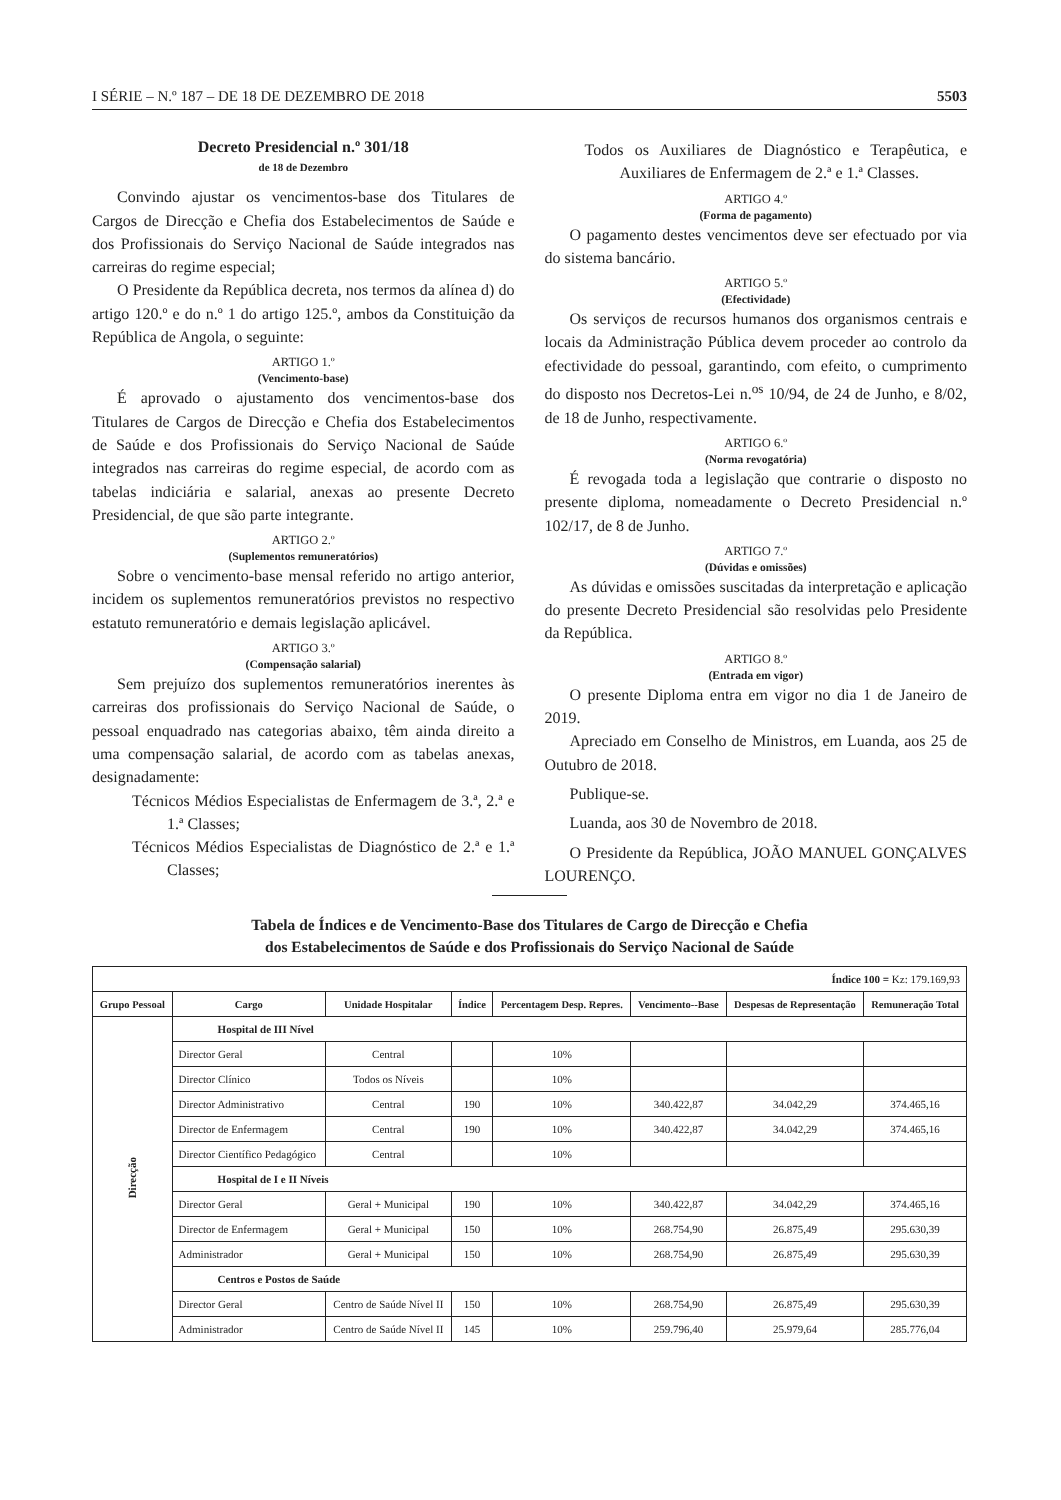I SÉRIE – N.º 187 – DE 18 DE DEZEMBRO DE 2018 5503
Decreto Presidencial n.º 301/18
de 18 de Dezembro
Convindo ajustar os vencimentos-base dos Titulares de Cargos de Direcção e Chefia dos Estabelecimentos de Saúde e dos Profissionais do Serviço Nacional de Saúde integrados nas carreiras do regime especial;
O Presidente da República decreta, nos termos da alínea d) do artigo 120.º e do n.º 1 do artigo 125.º, ambos da Constituição da República de Angola, o seguinte:
ARTIGO 1.º
(Vencimento-base)
É aprovado o ajustamento dos vencimentos-base dos Titulares de Cargos de Direcção e Chefia dos Estabelecimentos de Saúde e dos Profissionais do Serviço Nacional de Saúde integrados nas carreiras do regime especial, de acordo com as tabelas indiciária e salarial, anexas ao presente Decreto Presidencial, de que são parte integrante.
ARTIGO 2.º
(Suplementos remuneratórios)
Sobre o vencimento-base mensal referido no artigo anterior, incidem os suplementos remuneratórios previstos no respectivo estatuto remuneratório e demais legislação aplicável.
ARTIGO 3.º
(Compensação salarial)
Sem prejuízo dos suplementos remuneratórios inerentes às carreiras dos profissionais do Serviço Nacional de Saúde, o pessoal enquadrado nas categorias abaixo, têm ainda direito a uma compensação salarial, de acordo com as tabelas anexas, designadamente:
Técnicos Médios Especialistas de Enfermagem de 3.ª, 2.ª e 1.ª Classes;
Técnicos Médios Especialistas de Diagnóstico de 2.ª e 1.ª Classes;
Todos os Auxiliares de Diagnóstico e Terapêutica, e Auxiliares de Enfermagem de 2.ª e 1.ª Classes.
ARTIGO 4.º
(Forma de pagamento)
O pagamento destes vencimentos deve ser efectuado por via do sistema bancário.
ARTIGO 5.º
(Efectividade)
Os serviços de recursos humanos dos organismos centrais e locais da Administração Pública devem proceder ao controlo da efectividade do pessoal, garantindo, com efeito, o cumprimento do disposto nos Decretos-Lei n.<sup>os</sup> 10/94, de 24 de Junho, e 8/02, de 18 de Junho, respectivamente.
ARTIGO 6.º
(Norma revogatória)
É revogada toda a legislação que contrarie o disposto no presente diploma, nomeadamente o Decreto Presidencial n.º 102/17, de 8 de Junho.
ARTIGO 7.º
(Dúvidas e omissões)
As dúvidas e omissões suscitadas da interpretação e aplicação do presente Decreto Presidencial são resolvidas pelo Presidente da República.
ARTIGO 8.º
(Entrada em vigor)
O presente Diploma entra em vigor no dia 1 de Janeiro de 2019.
Apreciado em Conselho de Ministros, em Luanda, aos 25 de Outubro de 2018.
Publique-se.
Luanda, aos 30 de Novembro de 2018.
O Presidente da República, JOÃO MANUEL GONÇALVES LOURENÇO.
Tabela de Índices e de Vencimento-Base dos Titulares de Cargo de Direcção e Chefia
dos Estabelecimentos de Saúde e dos Profissionais do Serviço Nacional de Saúde
| Índice 100 = Kz: 179.169,93 | | | | | | | |
| Grupo Pessoal | Cargo | Unidade Hospitalar | Índice | Percentagem Desp. Repres. | Vencimento--Base | Despesas de Representação | Remuneração Total |
| Direcção | Hospital de III Nível | | | | | | |
| | Director Geral | Central | | 10% | | | |
| | Director Clínico | Todos os Níveis | | 10% | | | |
| | Director Administrativo | Central | 190 | 10% | 340.422,87 | 34.042,29 | 374.465,16 |
| | Director de Enfermagem | Central | 190 | 10% | 340.422,87 | 34.042,29 | 374.465,16 |
| | Director Científico Pedagógico | Central | | 10% | | | |
| | Hospital de I e II Níveis | | | | | | |
| | Director Geral | Geral + Municipal | 190 | 10% | 340.422,87 | 34.042,29 | 374.465,16 |
| | Director de Enfermagem | Geral + Municipal | 150 | 10% | 268.754,90 | 26.875,49 | 295.630,39 |
| | Administrador | Geral + Municipal | 150 | 10% | 268.754,90 | 26.875,49 | 295.630,39 |
| | Centros e Postos de Saúde | | | | | | |
| | Director Geral | Centro de Saúde Nível II | 150 | 10% | 268.754,90 | 26.875,49 | 295.630,39 |
| | Administrador | Centro de Saúde Nível II | 145 | 10% | 259.796,40 | 25.979,64 | 285.776,04 |